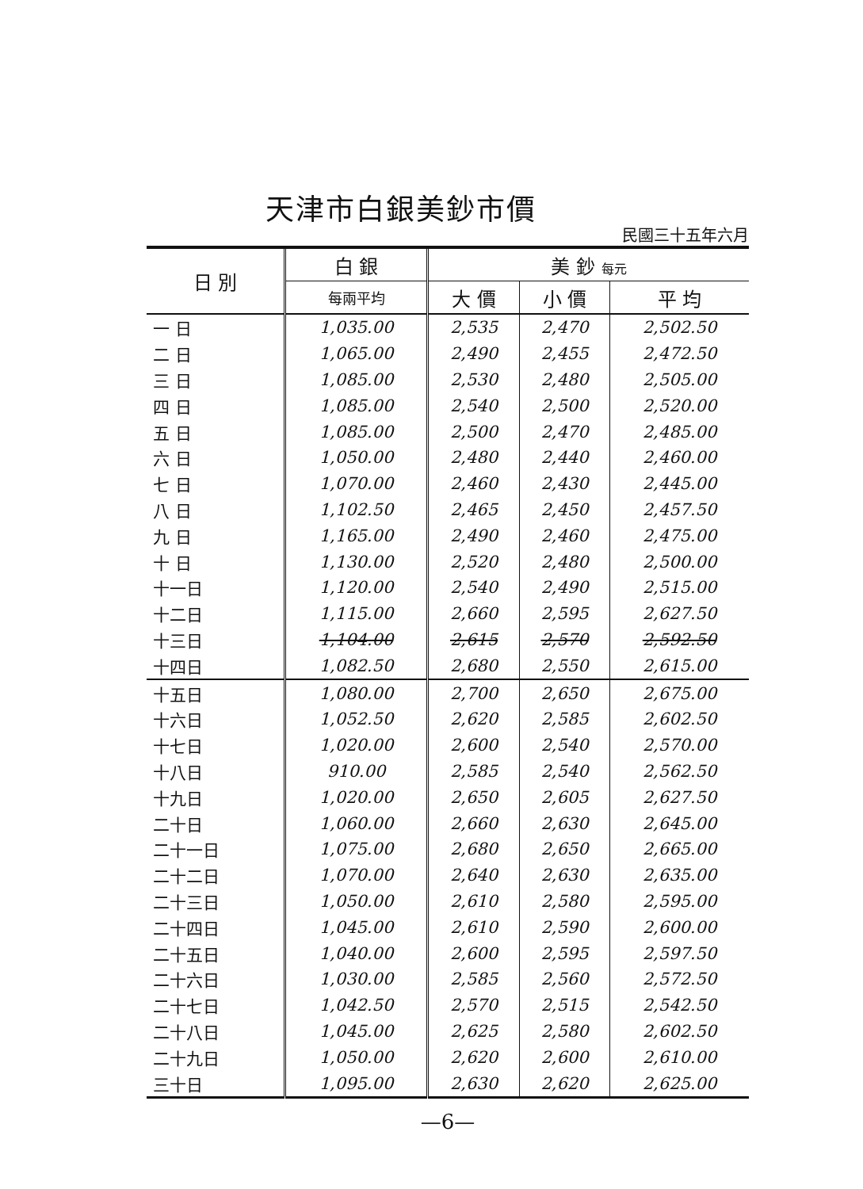天津市白銀美鈔市價
民國三十五年六月
| 日 別 | 白 銀 | 美 鈔 每元 | | |
| --- | --- | --- | --- | --- |
| | 每兩平均 | 大 價 | 小 價 | 平 均 |
| 一 日 | 1,035.00 | 2,535 | 2,470 | 2,502.50 |
| 二 日 | 1,065.00 | 2,490 | 2,455 | 2,472.50 |
| 三 日 | 1,085.00 | 2,530 | 2,480 | 2,505.00 |
| 四 日 | 1,085.00 | 2,540 | 2,500 | 2,520.00 |
| 五 日 | 1,085.00 | 2,500 | 2,470 | 2,485.00 |
| 六 日 | 1,050.00 | 2,480 | 2,440 | 2,460.00 |
| 七 日 | 1,070.00 | 2,460 | 2,430 | 2,445.00 |
| 八 日 | 1,102.50 | 2,465 | 2,450 | 2,457.50 |
| 九 日 | 1,165.00 | 2,490 | 2,460 | 2,475.00 |
| 十 日 | 1,130.00 | 2,520 | 2,480 | 2,500.00 |
| 十一日 | 1,120.00 | 2,540 | 2,490 | 2,515.00 |
| 十二日 | 1,115.00 | 2,660 | 2,595 | 2,627.50 |
| 十三日 | 1,104.00 | 2,615 | 2,570 | 2,592.50 |
| 十四日 | 1,082.50 | 2,680 | 2,550 | 2,615.00 |
| 十五日 | 1,080.00 | 2,700 | 2,650 | 2,675.00 |
| 十六日 | 1,052.50 | 2,620 | 2,585 | 2,602.50 |
| 十七日 | 1,020.00 | 2,600 | 2,540 | 2,570.00 |
| 十八日 | 910.00 | 2,585 | 2,540 | 2,562.50 |
| 十九日 | 1,020.00 | 2,650 | 2,605 | 2,627.50 |
| 二十日 | 1,060.00 | 2,660 | 2,630 | 2,645.00 |
| 二十一日 | 1,075.00 | 2,680 | 2,650 | 2,665.00 |
| 二十二日 | 1,070.00 | 2,640 | 2,630 | 2,635.00 |
| 二十三日 | 1,050.00 | 2,610 | 2,580 | 2,595.00 |
| 二十四日 | 1,045.00 | 2,610 | 2,590 | 2,600.00 |
| 二十五日 | 1,040.00 | 2,600 | 2,595 | 2,597.50 |
| 二十六日 | 1,030.00 | 2,585 | 2,560 | 2,572.50 |
| 二十七日 | 1,042.50 | 2,570 | 2,515 | 2,542.50 |
| 二十八日 | 1,045.00 | 2,625 | 2,580 | 2,602.50 |
| 二十九日 | 1,050.00 | 2,620 | 2,600 | 2,610.00 |
| 三十日 | 1,095.00 | 2,630 | 2,620 | 2,625.00 |
—6—